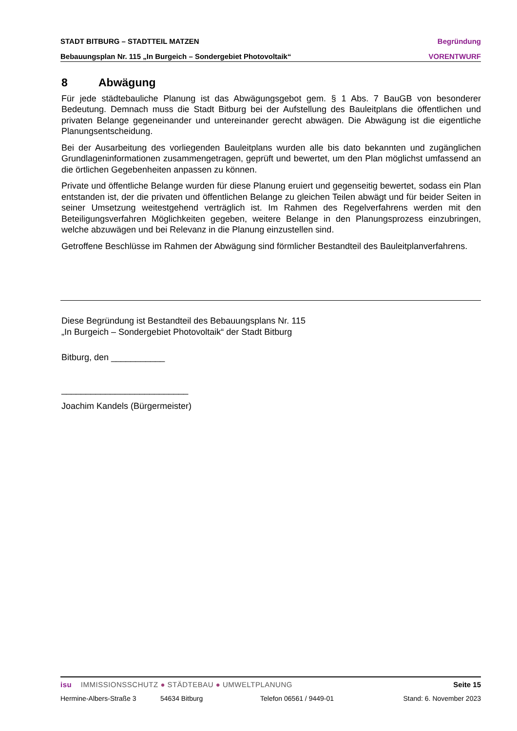STADT BITBURG – STADTTEIL MATZEN Begründung
Bebauungsplan Nr. 115 „In Burgeich – Sondergebiet Photovoltaik“VORENTWURF
8 Abwägung
Für jede städtebauliche Planung ist das Abwägungsgebot gem. § 1 Abs. 7 BauGB von besonderer Bedeutung. Demnach muss die Stadt Bitburg bei der Aufstellung des Bauleitplans die öffentlichen und privaten Belange gegeneinander und untereinander gerecht abwägen. Die Abwägung ist die eigentliche Planungsentscheidung.
Bei der Ausarbeitung des vorliegenden Bauleitplans wurden alle bis dato bekannten und zugänglichen Grundlageninformationen zusammengetragen, geprüft und bewertet, um den Plan möglichst umfassend an die örtlichen Gegebenheiten anpassen zu können.
Private und öffentliche Belange wurden für diese Planung eruiert und gegenseitig bewertet, sodass ein Plan entstanden ist, der die privaten und öffentlichen Belange zu gleichen Teilen abwägt und für beider Seiten in seiner Umsetzung weitestgehend verträglich ist. Im Rahmen des Regelverfahrens werden mit den Beteiligungsverfahren Möglichkeiten gegeben, weitere Belange in den Planungsprozess einzubringen, welche abzuwägen und bei Relevanz in die Planung einzustellen sind.
Getroffene Beschlüsse im Rahmen der Abwägung sind förmlicher Bestandteil des Bauleitplanverfahrens.
Diese Begründung ist Bestandteil des Bebauungsplans Nr. 115
„In Burgeich – Sondergebiet Photovoltaik“ der Stadt Bitburg
Bitburg, den ___________
__________________________
Joachim Kandels (Bürgermeister)
isu IMMISSIONSSCHUTZ ● STÄDTEBAU ● UMWELTPLANUNG Seite 15
Hermine-Albers-Straße 3 54634 Bitburg Telefon 06561 / 9449-01 Stand: 6. November 2023